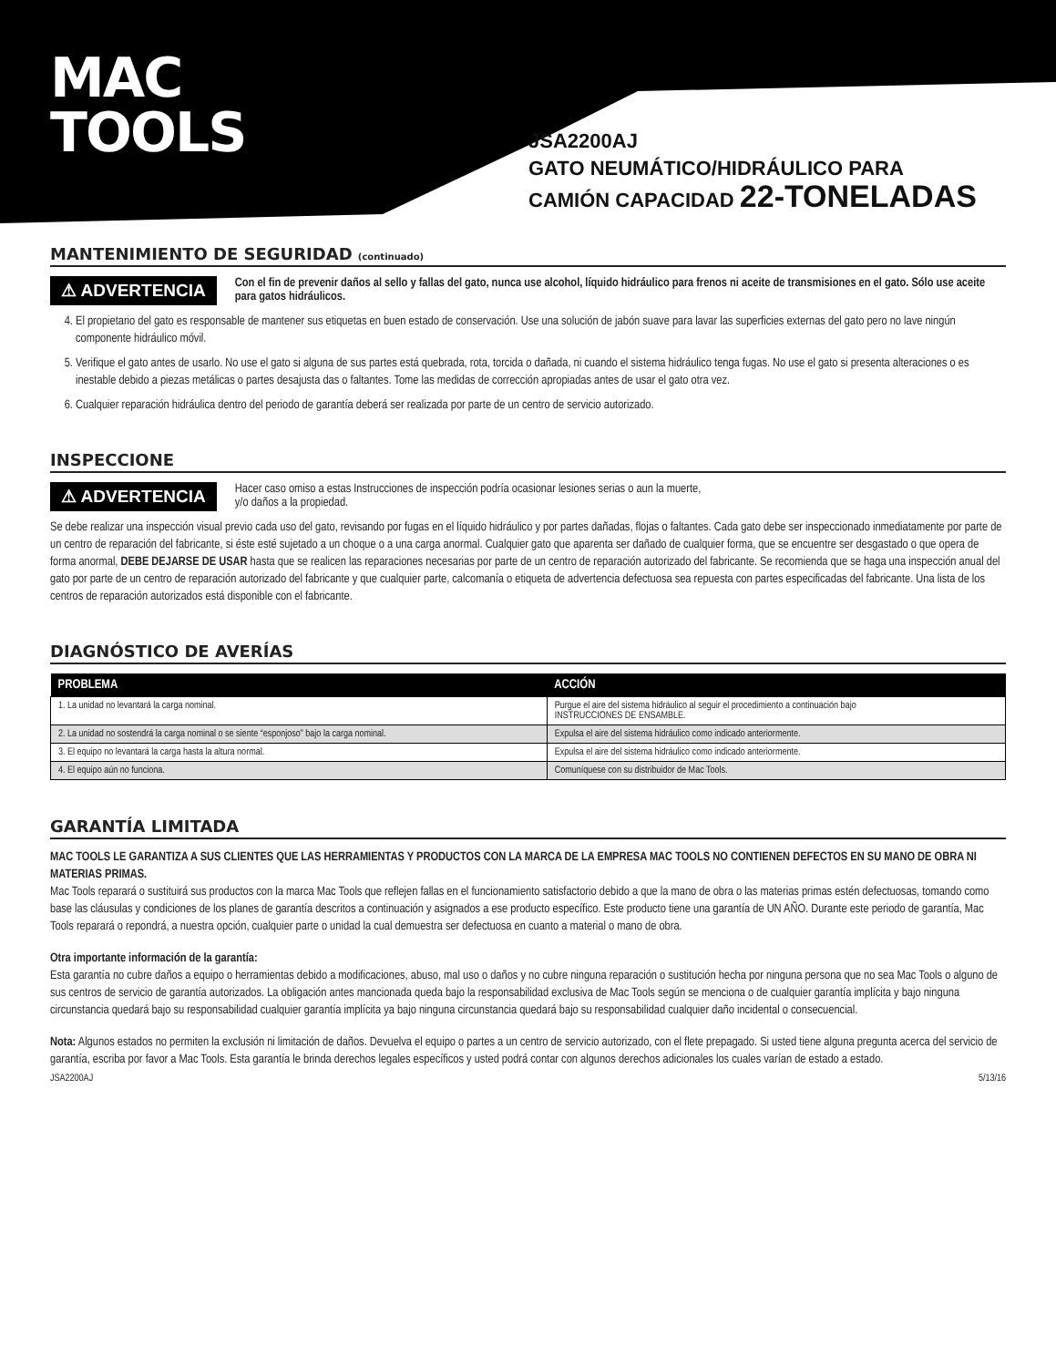MAC
TOOLS
JSA2200AJ
GATO NEUMÁTICO/HIDRÁULICO PARA
CAMIÓN CAPACIDAD 22-TONELADAS
MANTENIMIENTO DE SEGURIDAD (continuado)
⚠ ADVERTENCIA
Con el fin de prevenir daños al sello y fallas del gato, nunca use alcohol, líquido hidráulico para frenos ni aceite de transmisiones en el gato. Sólo use aceite para gatos hidráulicos.
4. El propietario del gato es responsable de mantener sus etiquetas en buen estado de conservación. Use una solución de jabón suave para lavar las superficies externas del gato pero no lave ningún componente hidráulico móvil.
5. Verifique el gato antes de usarlo. No use el gato si alguna de sus partes está quebrada, rota, torcida o dañada, ni cuando el sistema hidráulico tenga fugas. No use el gato si presenta alteraciones o es inestable debido a piezas metálicas o partes desajusta das o faltantes. Tome las medidas de corrección apropiadas antes de usar el gato otra vez.
6. Cualquier reparación hidráulica dentro del periodo de garantía deberá ser realizada por parte de un centro de servicio autorizado.
INSPECCIONE
⚠ ADVERTENCIA
Hacer caso omiso a estas Instrucciones de inspección podría ocasionar lesiones serias o aun la muerte,
y/o daños a la propiedad.
Se debe realizar una inspección visual previo cada uso del gato, revisando por fugas en el líquido hidráulico y por partes dañadas, flojas o faltantes. Cada gato debe ser inspeccionado inmediatamente por parte de un centro de reparación del fabricante, si éste esté sujetado a un choque o a una carga anormal. Cualquier gato que aparenta ser dañado de cualquier forma, que se encuentre ser desgastado o que opera de forma anormal, DEBE DEJARSE DE USAR hasta que se realicen las reparaciones necesarias por parte de un centro de reparación autorizado del fabricante. Se recomienda que se haga una inspección anual del gato por parte de un centro de reparación autorizado del fabricante y que cualquier parte, calcomanía o etiqueta de advertencia defectuosa sea repuesta con partes especificadas del fabricante. Una lista de los centros de reparación autorizados está disponible con el fabricante.
DIAGNÓSTICO DE AVERÍAS
| PROBLEMA | ACCIÓN |
| --- | --- |
| 1. La unidad no levantará la carga nominal. | Purgue el aire del sistema hidráulico al seguir el procedimiento a continuación bajo INSTRUCCIONES DE ENSAMBLE. |
| 2. La unidad no sostendrá la carga nominal o se siente “esponjoso” bajo la carga nominal. | Expulsa el aire del sistema hidráulico como indicado anteriormente. |
| 3. El equipo no levantará la carga hasta la altura normal. | Expulsa el aire del sistema hidráulico como indicado anteriormente. |
| 4. El equipo aún no funciona. | Comuníquese con su distribuidor de Mac Tools. |
GARANTÍA LIMITADA
MAC TOOLS LE GARANTIZA A SUS CLIENTES QUE LAS HERRAMIENTAS Y PRODUCTOS CON LA MARCA DE LA EMPRESA MAC TOOLS NO CONTIENEN DEFECTOS EN SU MANO DE OBRA NI MATERIAS PRIMAS.
Mac Tools reparará o sustituirá sus productos con la marca Mac Tools que reflejen fallas en el funcionamiento satisfactorio debido a que la mano de obra o las materias primas estén defectuosas, tomando como base las cláusulas y condiciones de los planes de garantía descritos a continuación y asignados a ese producto específico. Este producto tiene una garantía de UN AÑO. Durante este periodo de garantía, Mac Tools reparará o repondrá, a nuestra opción, cualquier parte o unidad la cual demuestra ser defectuosa en cuanto a material o mano de obra.
Otra importante información de la garantía:
Esta garantía no cubre daños a equipo o herramientas debido a modificaciones, abuso, mal uso o daños y no cubre ninguna reparación o sustitución hecha por ninguna persona que no sea Mac Tools o alguno de sus centros de servicio de garantía autorizados. La obligación antes mancionada queda bajo la responsabilidad exclusiva de Mac Tools según se menciona o de cualquier garantía implícita y bajo ninguna circunstancia quedará bajo su responsabilidad cualquier garantía implícita ya bajo ninguna circunstancia quedará bajo su responsabilidad cualquier daño incidental o consecuencial.
Nota: Algunos estados no permiten la exclusión ni limitación de daños. Devuelva el equipo o partes a un centro de servicio autorizado, con el flete prepagado. Si usted tiene alguna pregunta acerca del servicio de garantía, escriba por favor a Mac Tools. Esta garantía le brinda derechos legales específicos y usted podrá contar con algunos derechos adicionales los cuales varían de estado a estado.
JSA2200AJ 5/13/16